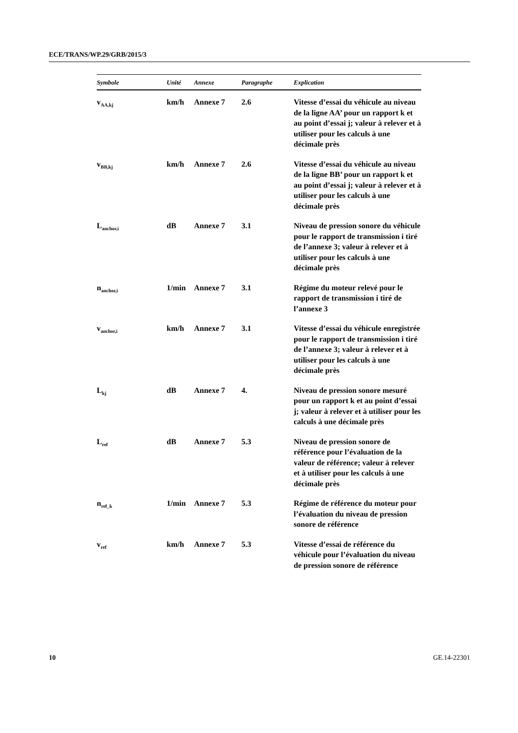ECE/TRANS/WP.29/GRB/2015/3
| Symbole | Unité | Annexe | Paragraphe | Explication |
| --- | --- | --- | --- | --- |
| v<sub>AA,kj</sub> | km/h | Annexe 7 | 2.6 | Vitesse d’essai du véhicule au niveau de la ligne AA’ pour un rapport k et au point d’essai j; valeur à relever et à utiliser pour les calculs à une décimale près |
| v<sub>BB,kj</sub> | km/h | Annexe 7 | 2.6 | Vitesse d’essai du véhicule au niveau de la ligne BB’ pour un rapport k et au point d’essai j; valeur à relever et à utiliser pour les calculs à une décimale près |
| L<sub>anchor,i</sub> | dB | Annexe 7 | 3.1 | Niveau de pression sonore du véhicule pour le rapport de transmission i tiré de l’annexe 3; valeur à relever et à utiliser pour les calculs à une décimale près |
| n<sub>anchor,i</sub> | 1/min | Annexe 7 | 3.1 | Régime du moteur relevé pour le rapport de transmission i tiré de l’annexe 3 |
| v<sub>anchor,i</sub> | km/h | Annexe 7 | 3.1 | Vitesse d’essai du véhicule enregistrée pour le rapport de transmission i tiré de l’annexe 3; valeur à relever et à utiliser pour les calculs à une décimale près |
| L<sub>kj</sub> | dB | Annexe 7 | 4. | Niveau de pression sonore mesuré pour un rapport k et au point d’essai j; valeur à relever et à utiliser pour les calculs à une décimale près |
| L<sub>ref</sub> | dB | Annexe 7 | 5.3 | Niveau de pression sonore de référence pour l’évaluation de la valeur de référence; valeur à relever et à utiliser pour les calculs à une décimale près |
| n<sub>ref_k</sub> | 1/min | Annexe 7 | 5.3 | Régime de référence du moteur pour l’évaluation du niveau de pression sonore de référence |
| v<sub>ref</sub> | km/h | Annexe 7 | 5.3 | Vitesse d’essai de référence du véhicule pour l’évaluation du niveau de pression sonore de référence |
10 GE.14-22301